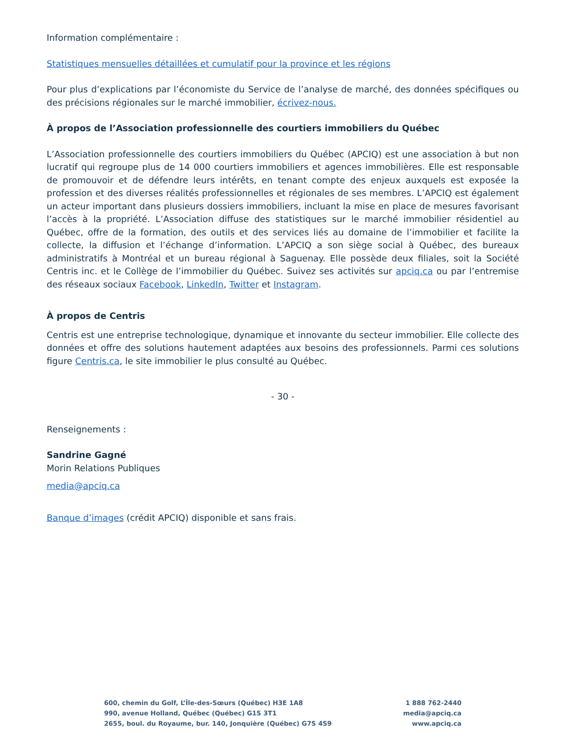Information complémentaire :
Statistiques mensuelles détaillées et cumulatif pour la province et les régions
Pour plus d’explications par l’économiste du Service de l’analyse de marché, des données spécifiques ou des précisions régionales sur le marché immobilier, écrivez-nous.
À propos de l’Association professionnelle des courtiers immobiliers du Québec
L’Association professionnelle des courtiers immobiliers du Québec (APCIQ) est une association à but non lucratif qui regroupe plus de 14 000 courtiers immobiliers et agences immobilières. Elle est responsable de promouvoir et de défendre leurs intérêts, en tenant compte des enjeux auxquels est exposée la profession et des diverses réalités professionnelles et régionales de ses membres. L’APCIQ est également un acteur important dans plusieurs dossiers immobiliers, incluant la mise en place de mesures favorisant l’accès à la propriété. L’Association diffuse des statistiques sur le marché immobilier résidentiel au Québec, offre de la formation, des outils et des services liés au domaine de l’immobilier et facilite la collecte, la diffusion et l’échange d’information. L’APCIQ a son siège social à Québec, des bureaux administratifs à Montréal et un bureau régional à Saguenay. Elle possède deux filiales, soit la Société Centris inc. et le Collège de l’immobilier du Québec. Suivez ses activités sur apciq.ca ou par l’entremise des réseaux sociaux Facebook, LinkedIn, Twitter et Instagram.
À propos de Centris
Centris est une entreprise technologique, dynamique et innovante du secteur immobilier. Elle collecte des données et offre des solutions hautement adaptées aux besoins des professionnels. Parmi ces solutions figure Centris.ca, le site immobilier le plus consulté au Québec.
- 30 -
Renseignements :
Sandrine Gagné
Morin Relations Publiques
media@apciq.ca
Banque d’images (crédit APCIQ) disponible et sans frais.
600, chemin du Golf, L’Île-des-Sœurs (Québec) H3E 1A8
990, avenue Holland, Québec (Québec) G1S 3T1
2655, boul. du Royaume, bur. 140, Jonquière (Québec) G7S 4S9
1 888 762-2440
media@apciq.ca
www.apciq.ca